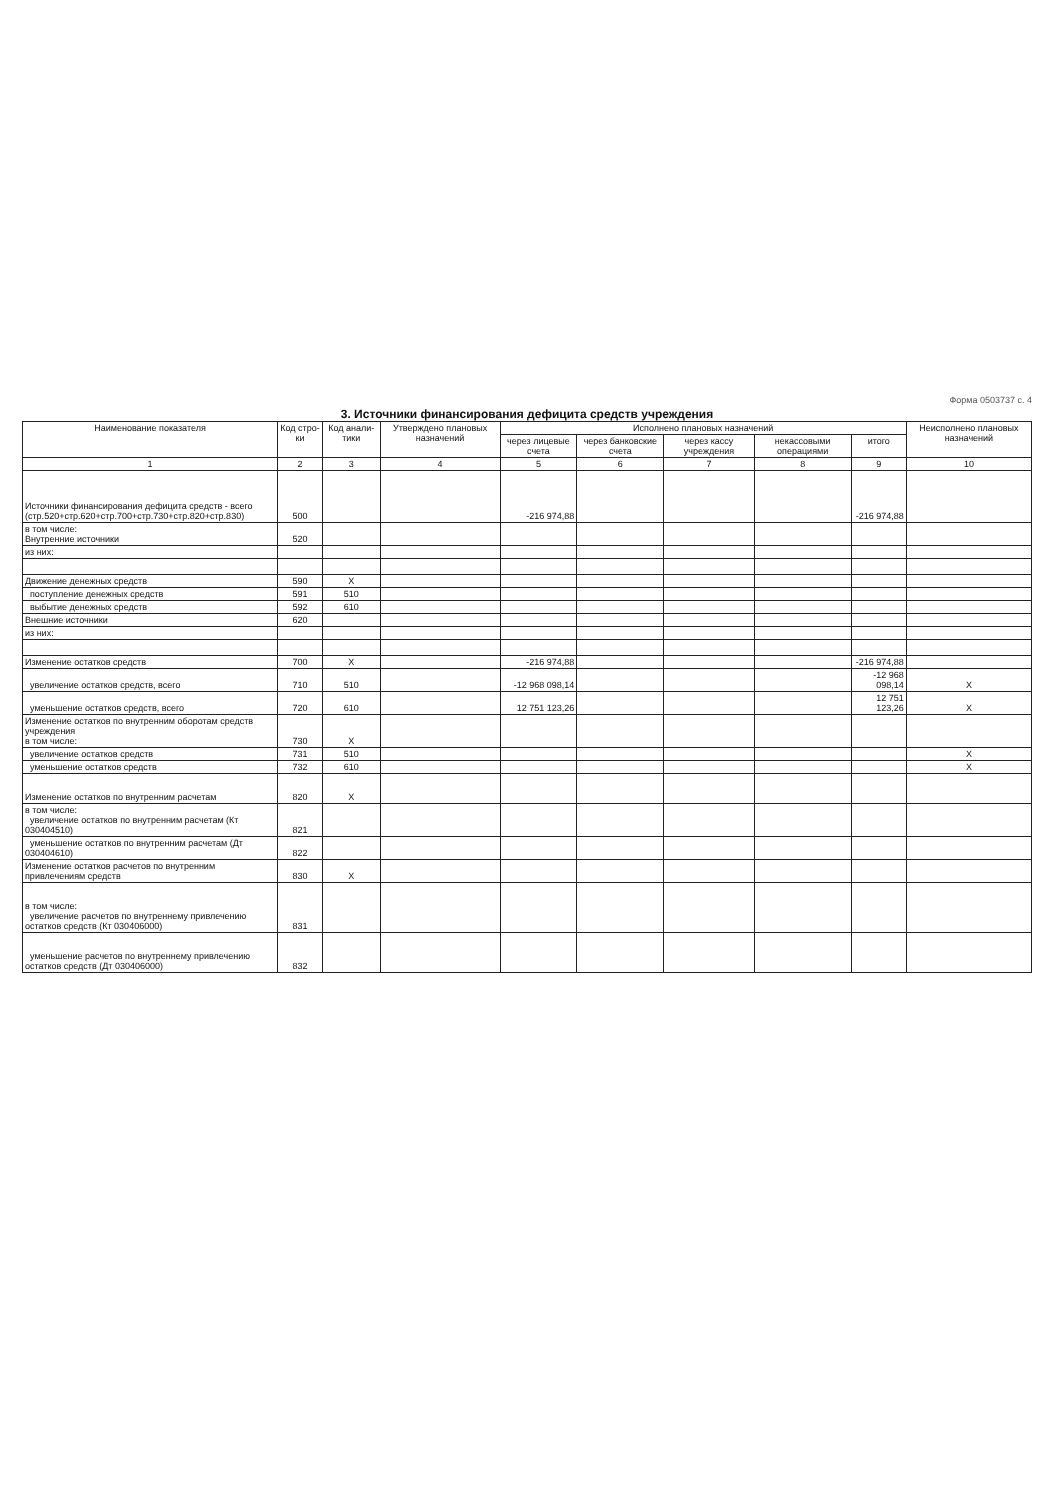Форма 0503737 с. 4
3. Источники финансирования дефицита средств учреждения
| Наименование показателя | Код стро-ки | Код анали-тики | Утверждено плановых назначений | Исполнено плановых назначений | | | | | Неисполнено плановых назначений |
| --- | --- | --- | --- | --- | --- | --- | --- | --- | --- |
| | | | | через лицевые счета | через банковские счета | через кассу учреждения | некассовыми операциями | итого | |
| 1 | 2 | 3 | 4 | 5 | 6 | 7 | 8 | 9 | 10 |
| Источники финансирования дефицита средств - всего (стр.520+стр.620+стр.700+стр.730+стр.820+стр.830) | 500 | | | -216 974,88 | | | | -216 974,88 | |
| в том числе: Внутренние источники | 520 | | | | | | | | |
| из них: | | | | | | | | | |
| Движение денежных средств | 590 | X | | | | | | | |
| поступление денежных средств | 591 | 510 | | | | | | | |
| выбытие денежных средств | 592 | 610 | | | | | | | |
| Внешние источники | 620 | | | | | | | | |
| из них: | | | | | | | | | |
| Изменение остатков средств | 700 | X | | -216 974,88 | | | | -216 974,88 | |
| увеличение остатков средств, всего | 710 | 510 | | -12 968 098,14 | | | | -12 968 098,14 | X |
| уменьшение остатков средств, всего | 720 | 610 | | 12 751 123,26 | | | | 12 751 123,26 | X |
| Изменение остатков по внутренним оборотам средств учреждения в том числе: | 730 | X | | | | | | | |
| увеличение остатков средств | 731 | 510 | | | | | | | X |
| уменьшение остатков средств | 732 | 610 | | | | | | | X |
| Изменение остатков по внутренним расчетам | 820 | X | | | | | | | |
| в том числе: увеличение остатков по внутренним расчетам (Кт 030404510) | 821 | | | | | | | | |
| уменьшение остатков по внутренним расчетам (Дт 030404610) | 822 | | | | | | | | |
| Изменение остатков расчетов по внутренним привлечениям средств | 830 | X | | | | | | | |
| в том числе: увеличение расчетов по внутреннему привлечению остатков средств (Кт 030406000) | 831 | | | | | | | | |
| уменьшение расчетов по внутреннему привлечению остатков средств (Дт 030406000) | 832 | | | | | | | | |